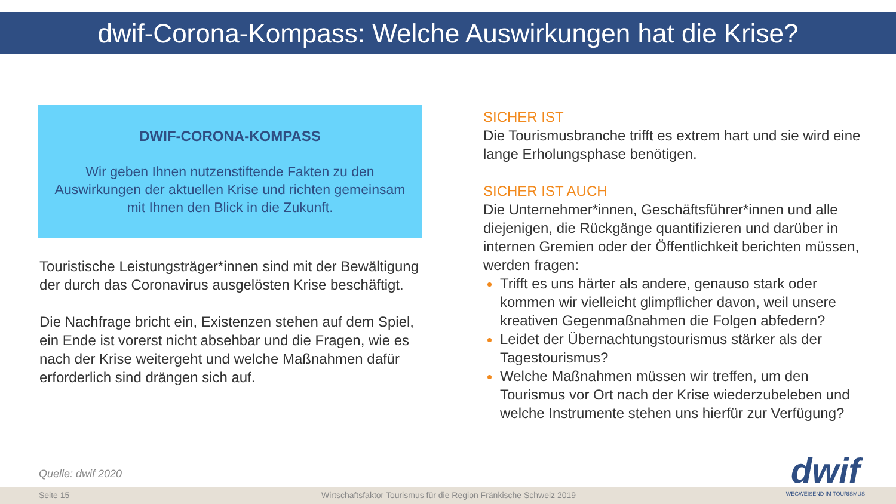dwif-Corona-Kompass: Welche Auswirkungen hat die Krise?
DWIF-CORONA-KOMPASS
Wir geben Ihnen nutzenstiftende Fakten zu den Auswirkungen der aktuellen Krise und richten gemeinsam mit Ihnen den Blick in die Zukunft.
Touristische Leistungsträger*innen sind mit der Bewältigung der durch das Coronavirus ausgelösten Krise beschäftigt.
Die Nachfrage bricht ein, Existenzen stehen auf dem Spiel, ein Ende ist vorerst nicht absehbar und die Fragen, wie es nach der Krise weitergeht und welche Maßnahmen dafür erforderlich sind drängen sich auf.
SICHER IST
Die Tourismusbranche trifft es extrem hart und sie wird eine lange Erholungsphase benötigen.
SICHER IST AUCH
Die Unternehmer*innen, Geschäftsführer*innen und alle diejenigen, die Rückgänge quantifizieren und darüber in internen Gremien oder der Öffentlichkeit berichten müssen, werden fragen:
Trifft es uns härter als andere, genauso stark oder kommen wir vielleicht glimpflicher davon, weil unsere kreativen Gegenmaßnahmen die Folgen abfedern?
Leidet der Übernachtungstourismus stärker als der Tagestourismus?
Welche Maßnahmen müssen wir treffen, um den Tourismus vor Ort nach der Krise wiederzubeleben und welche Instrumente stehen uns hierfür zur Verfügung?
Quelle: dwif 2020
Seite 15 Wirtschaftsfaktor Tourismus für die Region Fränkische Schweiz 2019
dwif
WEGWEISEND IM TOURISMUS